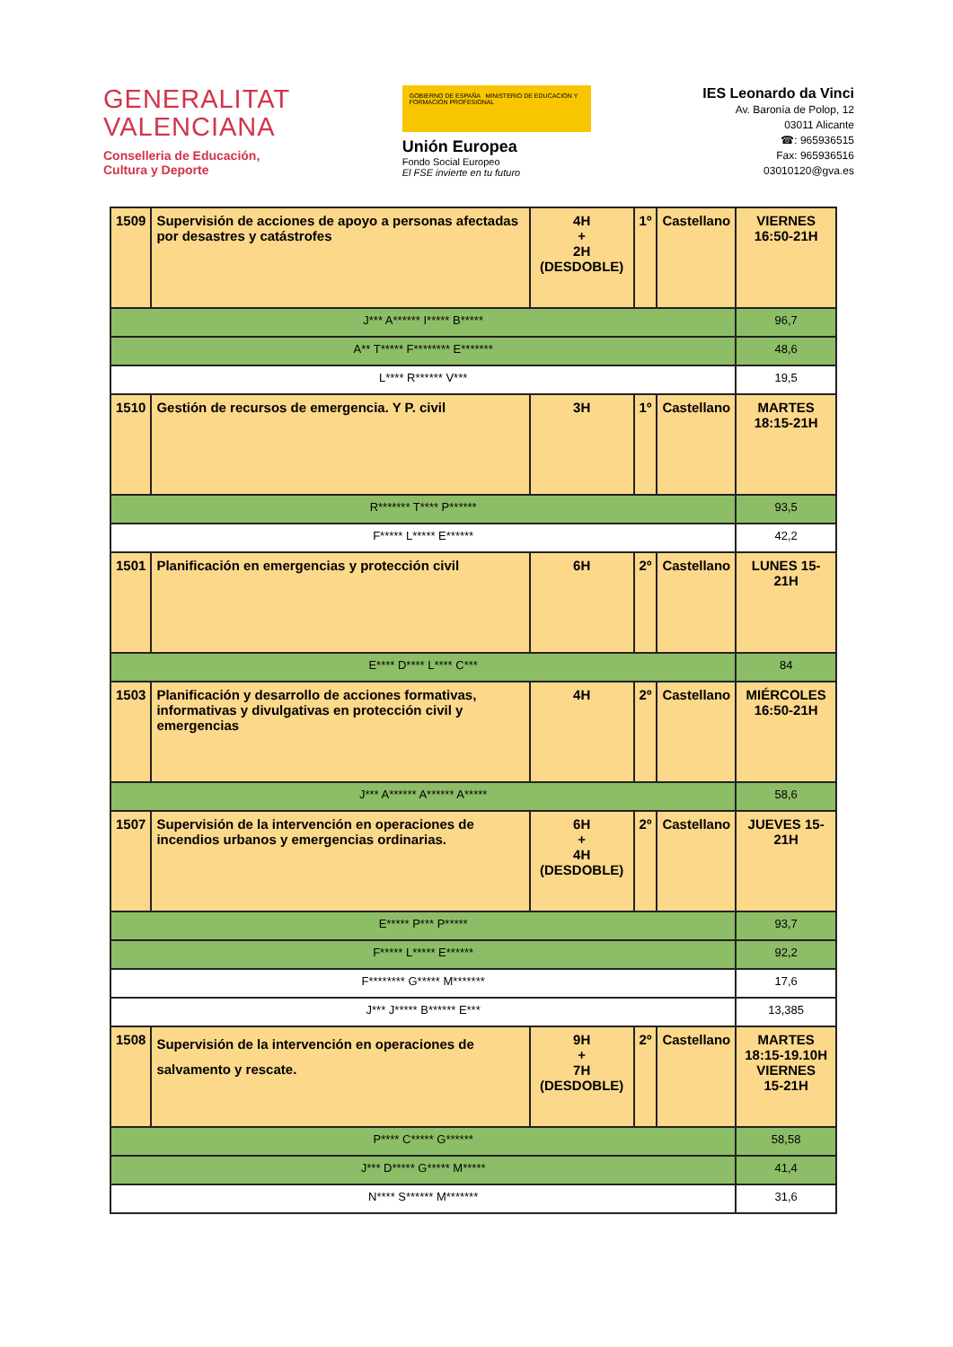GENERALITAT
VALENCIANA
Conselleria de Educación,
Cultura y Deporte
GOBIERNO DE ESPAÑA MINISTERIO DE EDUCACIÓN Y FORMACIÓN PROFESIONAL
Unión Europea
Fondo Social Europeo
El FSE invierte en tu futuro
IES Leonardo da Vinci
Av. Baronía de Polop, 12
03011 Alicante
☎: 965936515
Fax: 965936516
03010120@gva.es
| 1509 | Supervisión de acciones de apoyo a personas afectadas por desastres y catástrofes | 4H + 2H (DESDOBLE) | 1º | Castellano | VIERNES 16:50-21H |
| J*** A****** I***** B***** | | | | | 96,7 |
| A** T***** F******** E******* | | | | | 48,6 |
| L**** R****** V*** | | | | | 19,5 |
| 1510 | Gestión de recursos de emergencia. Y P. civil | 3H | 1º | Castellano | MARTES 18:15-21H |
| R******* T**** P****** | | | | | 93,5 |
| F***** L***** E****** | | | | | 42,2 |
| 1501 | Planificación en emergencias y protección civil | 6H | 2º | Castellano | LUNES 15-21H |
| E**** D**** L**** C*** | | | | | 84 |
| 1503 | Planificación y desarrollo de acciones formativas, informativas y divulgativas en protección civil y emergencias | 4H | 2º | Castellano | MIÉRCOLES 16:50-21H |
| J*** A****** A****** A***** | | | | | 58,6 |
| 1507 | Supervisión de la intervención en operaciones de incendios urbanos y emergencias ordinarias. | 6H + 4H (DESDOBLE) | 2º | Castellano | JUEVES 15-21H |
| E***** P*** P***** | | | | | 93,7 |
| F***** L***** E****** | | | | | 92,2 |
| F******** G***** M******* | | | | | 17,6 |
| J*** J***** B****** E*** | | | | | 13,385 |
| 1508 | Supervisión de la intervención en operaciones de salvamento y rescate. | 9H + 7H (DESDOBLE) | 2º | Castellano | MARTES 18:15-19.10H VIERNES 15-21H |
| P**** C***** G****** | | | | | 58,58 |
| J*** D***** G***** M***** | | | | | 41,4 |
| N**** S****** M******* | | | | | 31,6 |